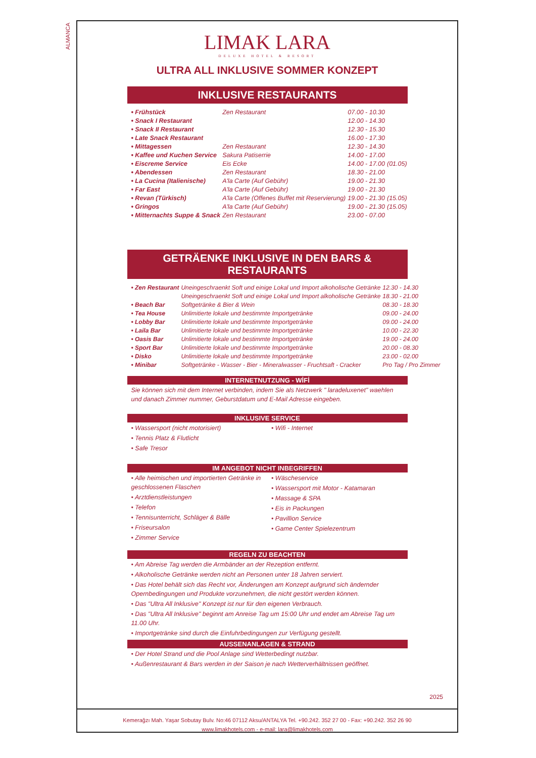ALMANCA
LIMAK LARA
DELUXE HOTEL & RESORT
ULTRA ALL INKLUSIVE SOMMER KONZEPT
INKLUSIVE RESTAURANTS
| • Frühstück | Zen Restaurant | 07.00 - 10.30 | |
| • Snack I Restaurant | | 12.00 - 14.30 | |
| • Snack II Restaurant | | 12.30 - 15.30 | |
| • Late Snack Restaurant | | 16.00 - 17.30 | |
| • Mittagessen | Zen Restaurant | 12.30 - 14.30 | |
| • Kaffee und Kuchen Service | Sakura Patiserrie | 14.00 - 17.00 | |
| • Eiscreme Service | Eis Ecke | 14.00 - 17.00 | (01.05) |
| • Abendessen | Zen Restaurant | 18.30 - 21.00 | |
| • La Cucina (Italienische) | A'la Carte (Auf Gebühr) | 19.00 - 21.30 | |
| • Far East | A'la Carte (Auf Gebühr) | 19.00 - 21.30 | |
| • Revan (Türkisch) | A'la Carte (Offenes Buffet mit Reservierung) | 19.00 - 21.30 | (15.05) |
| • Gringos | A'la Carte (Auf Gebühr) | 19.00 - 21.30 | (15.05) |
| • Mitternachts Suppe & Snack | Zen Restaurant | 23.00 - 07.00 | |
GETRÄENKE INKLUSIVE IN DEN BARS & RESTAURANTS
| • Zen Restaurant | Uneingeschraenkt Soft und einige Lokal und Import alkoholische Getränke | 12.30 - 14.30 |
| | Uneingeschraenkt Soft und einige Lokal und Import alkoholische Getränke | 18.30 - 21.00 |
| • Beach Bar | Softgetränke & Bier & Wein | 08.30 - 18.30 |
| • Tea House | Unlimitierte lokale und bestimmte Importgetränke | 09.00 - 24.00 |
| • Lobby Bar | Unlimitierte lokale und bestimmte Importgetränke | 09.00 - 24.00 |
| • Laila Bar | Unlimitierte lokale und bestimmte Importgetränke | 10.00 - 22.30 |
| • Oasis Bar | Unlimitierte lokale und bestimmte Importgetränke | 19.00 - 24.00 |
| • Sport Bar | Unlimitierte lokale und bestimmte Importgetränke | 20.00 - 08.30 |
| • Disko | Unlimitierte lokale und bestimmte Importgetränke | 23.00 - 02.00 |
| • Minibar | Softgetränke - Wasser - Bier - Mineralwasser - Fruchtsaft - Cracker | Pro Tag / Pro Zimmer |
INTERNETNUTZUNG - WİFİ
Sie können sich mit dem Internet verbinden, indem Sie als Netzwerk " laradeluxenet" waehlen und danach Zimmer nummer, Geburstdatum und E-Mail Adresse eingeben.
INKLUSIVE SERVICE
• Wassersport (nicht motorisiert)
• Tennis Platz & Flutlicht
• Safe Tresor
• Wifi - Internet
IM ANGEBOT NICHT INBEGRIFFEN
• Alle heimischen und importierten Getränke in geschlossenen Flaschen
• Arztdienstleistungen
• Telefon
• Tennisunterricht, Schläger & Bälle
• Friseursalon
• Zimmer Service
• Wäscheservice
• Wassersport mit Motor - Katamaran
• Massage & SPA
• Eis in Packungen
• Pavillion Service
• Game Center Spielezentrum
REGELN ZU BEACHTEN
• Am Abreise Tag werden die Armbänder an der Rezeption entfernt.
• Alkoholische Getränke werden nicht an Personen unter 18 Jahren serviert.
• Das Hotel behält sich das Recht vor, Änderungen am Konzept aufgrund sich ändernder Opernbedingungen und Produkte vorzunehmen, die nicht gestört werden können.
• Das "Ultra All Inklusive" Konzept ist nur für den eigenen Verbrauch.
• Das "Ultra All Inklusive" beginnt am Anreise Tag um 15:00 Uhr und endet am Abreise Tag um 11.00 Uhr.
• Importgetränke sind durch die Einfuhrbedingungen zur Verfügung gestellt.
AUSSENANLAGEN & STRAND
• Der Hotel Strand und die Pool Anlage sind Wetterbedingt nutzbar.
• Außenrestaurant & Bars werden in der Saison je nach Wetterverhältnissen geöffnet.
2025
Kemerağzı Mah. Yaşar Sobutay Bulv. No:46 07112 Aksu/ANTALYA Tel. +90.242. 352 27 00 - Fax: +90.242. 352 26 90
www.limakhotels.com - e-mail: lara@limakhotels.com